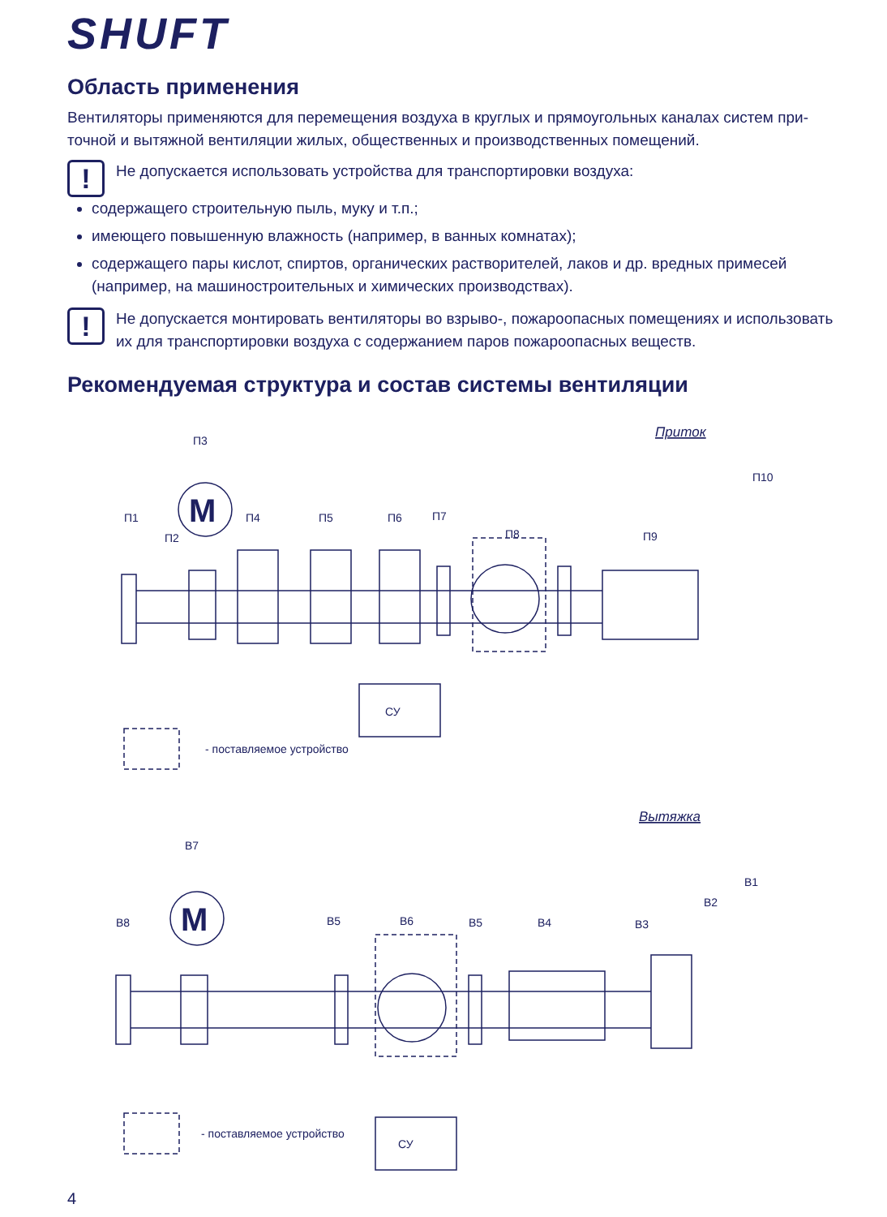SHUFT
Область применения
Вентиляторы применяются для перемещения воздуха в круглых и прямоугольных каналах систем при-точной и вытяжной вентиляции жилых, общественных и производственных помещений.
!
Не допускается использовать устройства для транспортировки воздуха:
содержащего строительную пыль, муку и т.п.;
имеющего повышенную влажность (например, в ванных комнатах);
содержащего пары кислот, спиртов, органических растворителей, лаков и др. вредных примесей (например, на машиностроительных и химических производствах).
!
Не допускается монтировать вентиляторы во взрыво-, пожароопасных помещениях и использовать их для транспортировки воздуха с содержанием паров пожароопасных веществ.
Рекомендуемая структура и состав системы вентиляции
Приток
П3
П1
П2
П4
П5
П6
П7
П8
П9
П10
M
СУ
- поставляемое устройство
Вытяжка
В7
В8
В5
В6
В5
В4
В3
В2
В1
M
СУ
- поставляемое устройство
4